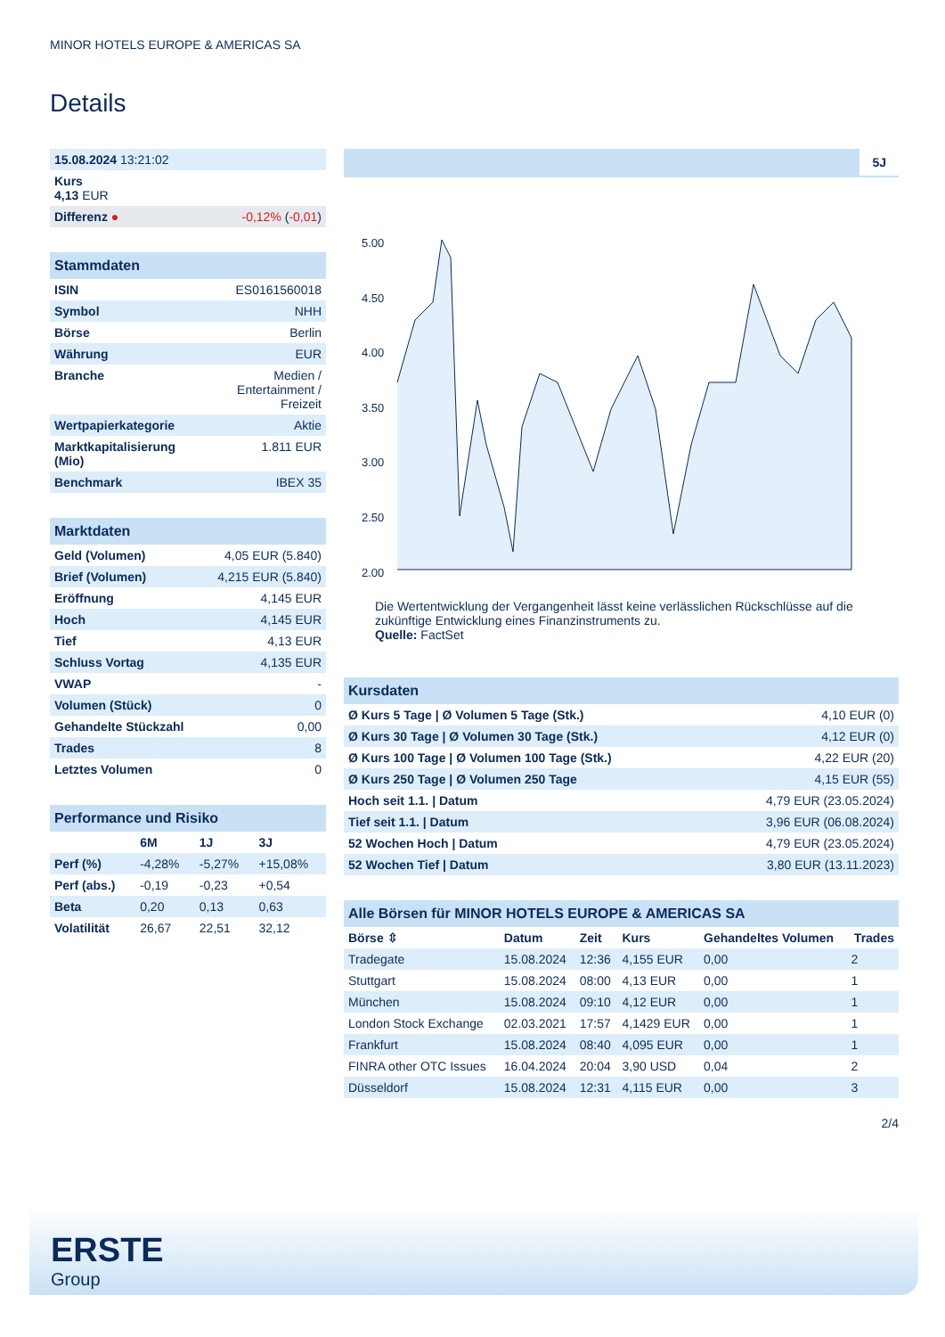MINOR HOTELS EUROPE & AMERICAS SA
Details
| 15.08.2024 13:21:02 | |
| Kurs 4,13 EUR | |
| Differenz ● | -0,12% ( -0,01 ) |
Stammdaten
| ISIN | ES0161560018 |
| Symbol | NHH |
| Börse | Berlin |
| Währung | EUR |
| Branche | Medien / Entertainment / Freizeit |
| Wertpapierkategorie | Aktie |
| Marktkapitalisierung (Mio) | 1.811 EUR |
| Benchmark | IBEX 35 |
Marktdaten
| Geld (Volumen) | 4,05 EUR (5.840) |
| Brief (Volumen) | 4,215 EUR (5.840) |
| Eröffnung | 4,145 EUR |
| Hoch | 4,145 EUR |
| Tief | 4,13 EUR |
| Schluss Vortag | 4,135 EUR |
| VWAP | - |
| Volumen (Stück) | 0 |
| Gehandelte Stückzahl | 0,00 |
| Trades | 8 |
| Letztes Volumen | 0 |
Performance und Risiko
| | 6M | 1J | 3J |
| --- | --- | --- | --- |
| Perf (%) | -4,28% | -5,27% | +15,08% |
| Perf (abs.) | -0,19 | -0,23 | +0,54 |
| Beta | 0,20 | 0,13 | 0,63 |
| Volatilität | 26,67 | 22,51 | 32,12 |
5J
5.00
4.50
4.00
3.50
3.00
2.50
2.00
Die Wertentwicklung der Vergangenheit lässt keine verlässlichen Rückschlüsse auf die zukünftige Entwicklung eines Finanzinstruments zu.
Quelle: FactSet
Kursdaten
| Ø Kurs 5 Tage / Ø Volumen 5 Tage (Stk.) | 4,10 EUR (0) |
| Ø Kurs 30 Tage / Ø Volumen 30 Tage (Stk.) | 4,12 EUR (0) |
| Ø Kurs 100 Tage / Ø Volumen 100 Tage (Stk.) | 4,22 EUR (20) |
| Ø Kurs 250 Tage / Ø Volumen 250 Tage | 4,15 EUR (55) |
| Hoch seit 1.1. / Datum | 4,79 EUR (23.05.2024) |
| Tief seit 1.1. / Datum | 3,96 EUR (06.08.2024) |
| 52 Wochen Hoch / Datum | 4,79 EUR (23.05.2024) |
| 52 Wochen Tief / Datum | 3,80 EUR (13.11.2023) |
Alle Börsen für MINOR HOTELS EUROPE & AMERICAS SA
| Börse ⇳ | Datum | Zeit | Kurs | Gehandeltes Volumen | Trades |
| --- | --- | --- | --- | --- | --- |
| Tradegate | 15.08.2024 | 12:36 | 4,155 EUR | 0,00 | 2 |
| Stuttgart | 15.08.2024 | 08:00 | 4,13 EUR | 0,00 | 1 |
| München | 15.08.2024 | 09:10 | 4,12 EUR | 0,00 | 1 |
| London Stock Exchange | 02.03.2021 | 17:57 | 4,1429 EUR | 0,00 | 1 |
| Frankfurt | 15.08.2024 | 08:40 | 4,095 EUR | 0,00 | 1 |
| FINRA other OTC Issues | 16.04.2024 | 20:04 | 3,90 USD | 0,04 | 2 |
| Düsseldorf | 15.08.2024 | 12:31 | 4,115 EUR | 0,00 | 3 |
2/4
ERSTE
Group